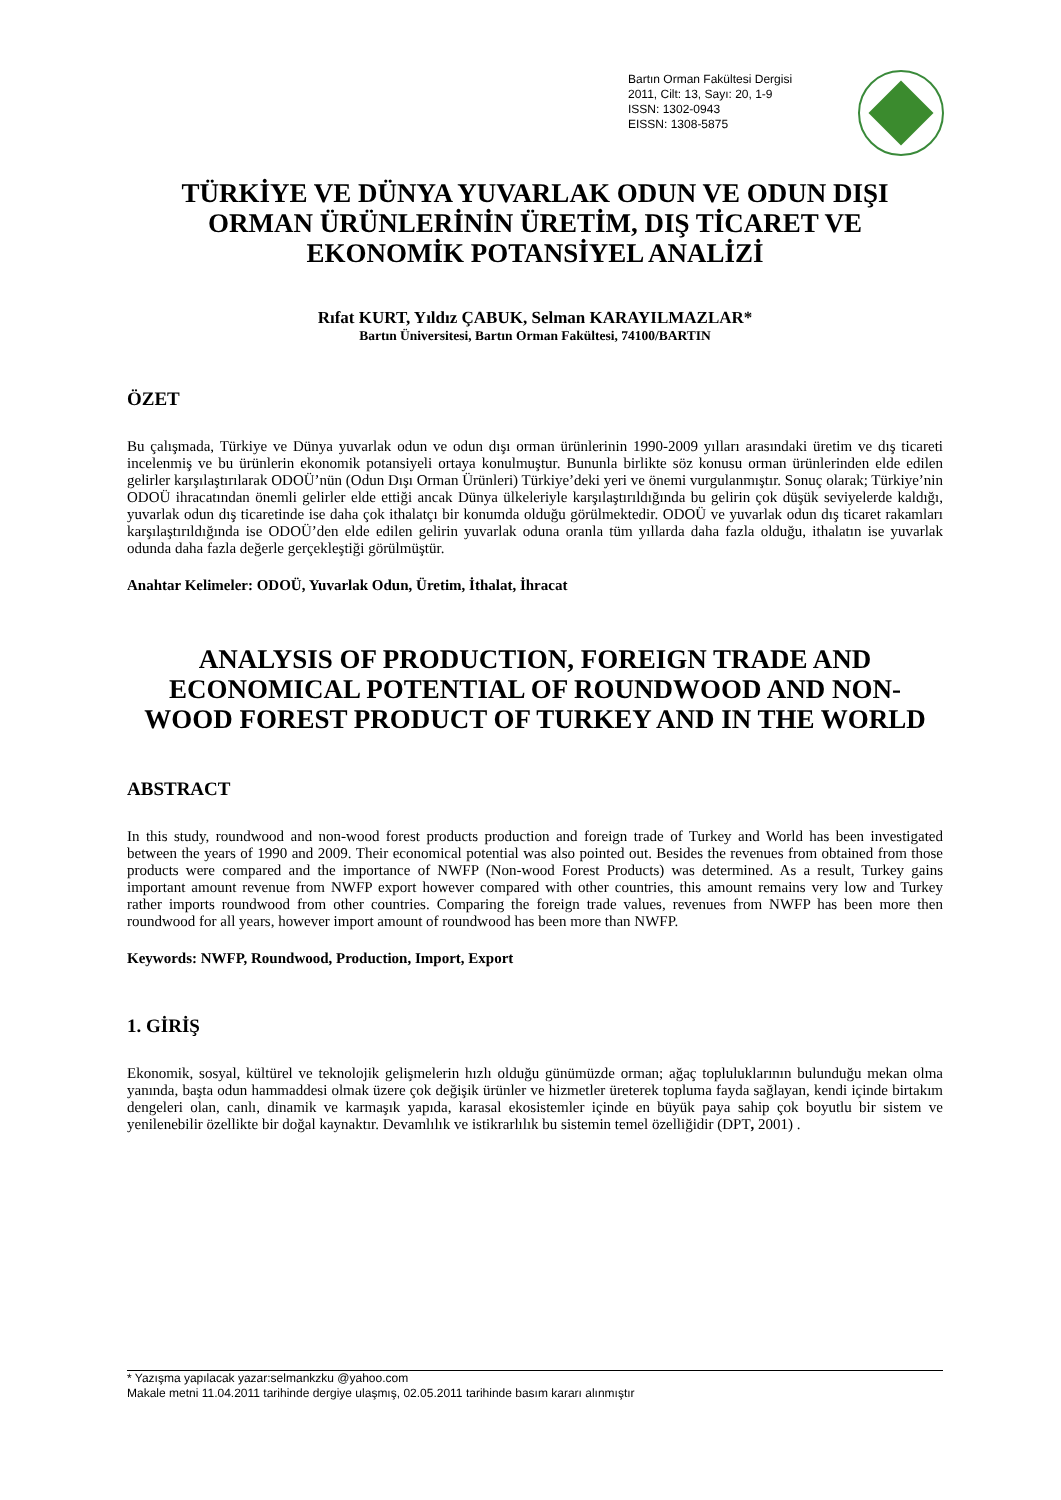Bartın Orman Fakültesi Dergisi
2011, Cilt: 13, Sayı: 20, 1-9
ISSN: 1302-0943
EISSN: 1308-5875
TÜRKİYE VE DÜNYA YUVARLAK ODUN VE ODUN DIŞI ORMAN ÜRÜNLERİNİN ÜRETİM, DIŞ TİCARET VE EKONOMİK POTANSİYEL ANALİZİ
Rıfat KURT, Yıldız ÇABUK, Selman KARAYILMAZLAR*
Bartın Üniversitesi, Bartın Orman Fakültesi, 74100/BARTIN
ÖZET
Bu çalışmada, Türkiye ve Dünya yuvarlak odun ve odun dışı orman ürünlerinin 1990-2009 yılları arasındaki üretim ve dış ticareti incelenmiş ve bu ürünlerin ekonomik potansiyeli ortaya konulmuştur. Bununla birlikte söz konusu orman ürünlerinden elde edilen gelirler karşılaştırılarak ODOÜ’nün (Odun Dışı Orman Ürünleri) Türkiye’deki yeri ve önemi vurgulanmıştır. Sonuç olarak; Türkiye’nin ODOÜ ihracatından önemli gelirler elde ettiği ancak Dünya ülkeleriyle karşılaştırıldığında bu gelirin çok düşük seviyelerde kaldığı, yuvarlak odun dış ticaretinde ise daha çok ithalatçı bir konumda olduğu görülmektedir. ODOÜ ve yuvarlak odun dış ticaret rakamları karşılaştırıldığında ise ODOÜ’den elde edilen gelirin yuvarlak oduna oranla tüm yıllarda daha fazla olduğu, ithalatın ise yuvarlak odunda daha fazla değerle gerçekleştiği görülmüştür.
Anahtar Kelimeler: ODOÜ, Yuvarlak Odun, Üretim, İthalat, İhracat
ANALYSIS OF PRODUCTION, FOREIGN TRADE AND ECONOMICAL POTENTIAL OF ROUNDWOOD AND NON-WOOD FOREST PRODUCT OF TURKEY AND IN THE WORLD
ABSTRACT
In this study, roundwood and non-wood forest products production and foreign trade of Turkey and World has been investigated between the years of 1990 and 2009. Their economical potential was also pointed out. Besides the revenues from obtained from those products were compared and the importance of NWFP (Non-wood Forest Products) was determined. As a result, Turkey gains important amount revenue from NWFP export however compared with other countries, this amount remains very low and Turkey rather imports roundwood from other countries. Comparing the foreign trade values, revenues from NWFP has been more then roundwood for all years, however import amount of roundwood has been more than NWFP.
Keywords: NWFP, Roundwood, Production, Import, Export
1. GİRİŞ
Ekonomik, sosyal, kültürel ve teknolojik gelişmelerin hızlı olduğu günümüzde orman; ağaç topluluklarının bulunduğu mekan olma yanında, başta odun hammaddesi olmak üzere çok değişik ürünler ve hizmetler üreterek topluma fayda sağlayan, kendi içinde birtakım dengeleri olan, canlı, dinamik ve karmaşık yapıda, karasal ekosistemler içinde en büyük paya sahip çok boyutlu bir sistem ve yenilenebilir özellikte bir doğal kaynaktır. Devamlılık ve istikrarlılık bu sistemin temel özelliğidir (DPT, 2001) .
* Yazışma yapılacak yazar:selmankzku @yahoo.com
Makale metni 11.04.2011 tarihinde dergiye ulaşmış, 02.05.2011 tarihinde basım kararı alınmıştır